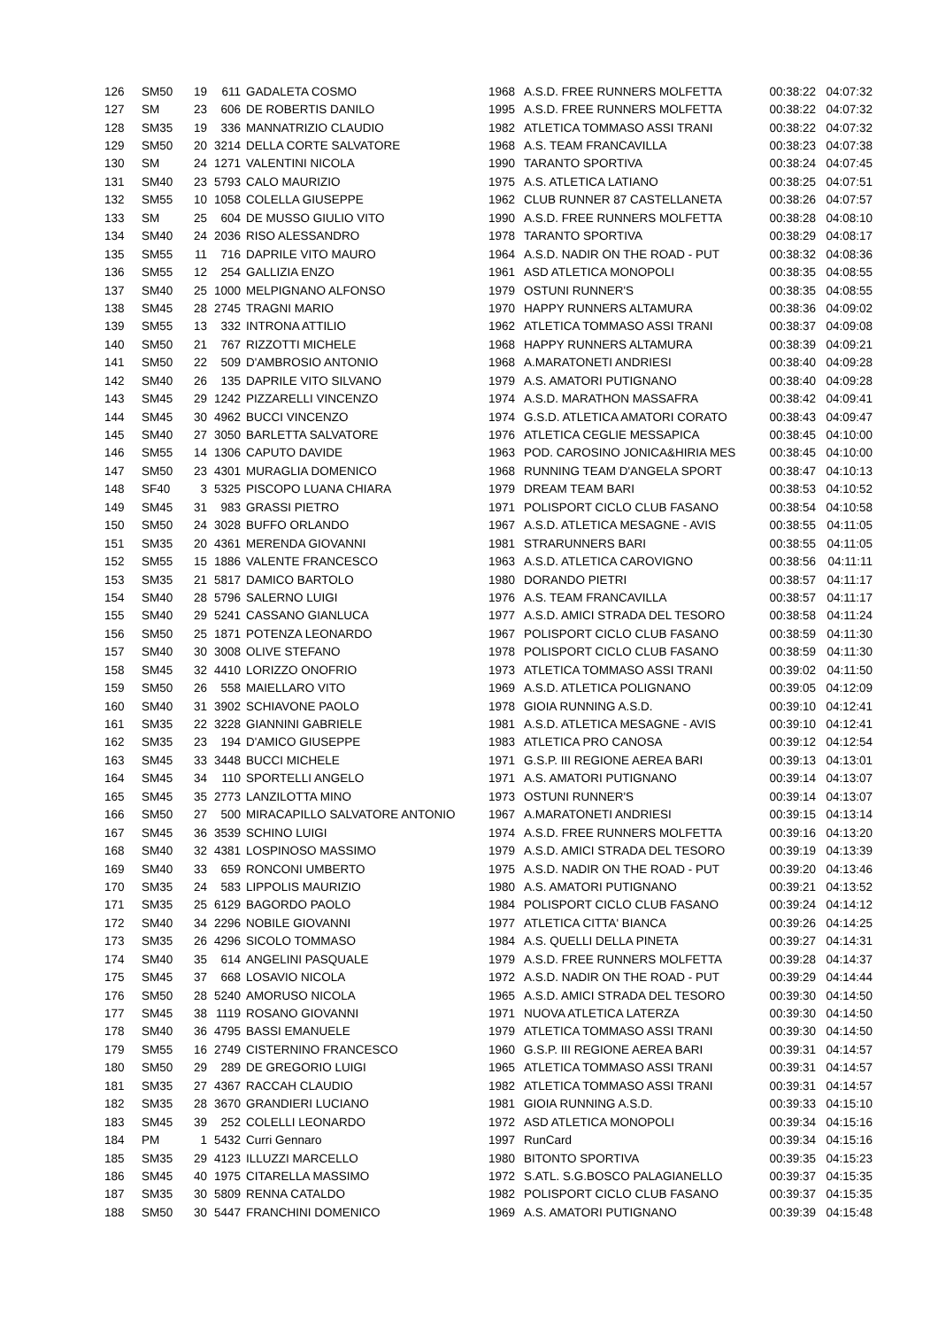| 126 | SM50 | 19 | 611 | GADALETA COSMO | 1968 | A.S.D. FREE RUNNERS MOLFETTA | 00:38:22 | 04:07:32 |
| 127 | SM | 23 | 606 | DE ROBERTIS DANILO | 1995 | A.S.D. FREE RUNNERS MOLFETTA | 00:38:22 | 04:07:32 |
| 128 | SM35 | 19 | 336 | MANNATRIZIO CLAUDIO | 1982 | ATLETICA TOMMASO ASSI TRANI | 00:38:22 | 04:07:32 |
| 129 | SM50 | 20 | 3214 | DELLA CORTE SALVATORE | 1968 | A.S. TEAM FRANCAVILLA | 00:38:23 | 04:07:38 |
| 130 | SM | 24 | 1271 | VALENTINI NICOLA | 1990 | TARANTO SPORTIVA | 00:38:24 | 04:07:45 |
| 131 | SM40 | 23 | 5793 | CALO MAURIZIO | 1975 | A.S. ATLETICA LATIANO | 00:38:25 | 04:07:51 |
| 132 | SM55 | 10 | 1058 | COLELLA GIUSEPPE | 1962 | CLUB RUNNER 87 CASTELLANETA | 00:38:26 | 04:07:57 |
| 133 | SM | 25 | 604 | DE MUSSO GIULIO VITO | 1990 | A.S.D. FREE RUNNERS MOLFETTA | 00:38:28 | 04:08:10 |
| 134 | SM40 | 24 | 2036 | RISO ALESSANDRO | 1978 | TARANTO SPORTIVA | 00:38:29 | 04:08:17 |
| 135 | SM55 | 11 | 716 | DAPRILE VITO MAURO | 1964 | A.S.D. NADIR ON THE ROAD - PUT | 00:38:32 | 04:08:36 |
| 136 | SM55 | 12 | 254 | GALLIZIA ENZO | 1961 | ASD ATLETICA MONOPOLI | 00:38:35 | 04:08:55 |
| 137 | SM40 | 25 | 1000 | MELPIGNANO ALFONSO | 1979 | OSTUNI RUNNER'S | 00:38:35 | 04:08:55 |
| 138 | SM45 | 28 | 2745 | TRAGNI MARIO | 1970 | HAPPY RUNNERS ALTAMURA | 00:38:36 | 04:09:02 |
| 139 | SM55 | 13 | 332 | INTRONA ATTILIO | 1962 | ATLETICA TOMMASO ASSI TRANI | 00:38:37 | 04:09:08 |
| 140 | SM50 | 21 | 767 | RIZZOTTI MICHELE | 1968 | HAPPY RUNNERS ALTAMURA | 00:38:39 | 04:09:21 |
| 141 | SM50 | 22 | 509 | D'AMBROSIO ANTONIO | 1968 | A.MARATONETI ANDRIESI | 00:38:40 | 04:09:28 |
| 142 | SM40 | 26 | 135 | DAPRILE VITO SILVANO | 1979 | A.S. AMATORI PUTIGNANO | 00:38:40 | 04:09:28 |
| 143 | SM45 | 29 | 1242 | PIZZARELLI VINCENZO | 1974 | A.S.D. MARATHON MASSAFRA | 00:38:42 | 04:09:41 |
| 144 | SM45 | 30 | 4962 | BUCCI VINCENZO | 1974 | G.S.D. ATLETICA AMATORI CORATO | 00:38:43 | 04:09:47 |
| 145 | SM40 | 27 | 3050 | BARLETTA SALVATORE | 1976 | ATLETICA CEGLIE MESSAPICA | 00:38:45 | 04:10:00 |
| 146 | SM55 | 14 | 1306 | CAPUTO DAVIDE | 1963 | POD. CAROSINO JONICA&HIRIA MES | 00:38:45 | 04:10:00 |
| 147 | SM50 | 23 | 4301 | MURAGLIA DOMENICO | 1968 | RUNNING TEAM D'ANGELA SPORT | 00:38:47 | 04:10:13 |
| 148 | SF40 | 3 | 5325 | PISCOPO LUANA CHIARA | 1979 | DREAM TEAM BARI | 00:38:53 | 04:10:52 |
| 149 | SM45 | 31 | 983 | GRASSI PIETRO | 1971 | POLISPORT CICLO CLUB FASANO | 00:38:54 | 04:10:58 |
| 150 | SM50 | 24 | 3028 | BUFFO ORLANDO | 1967 | A.S.D. ATLETICA MESAGNE - AVIS | 00:38:55 | 04:11:05 |
| 151 | SM35 | 20 | 4361 | MERENDA GIOVANNI | 1981 | STRARUNNERS BARI | 00:38:55 | 04:11:05 |
| 152 | SM55 | 15 | 1886 | VALENTE FRANCESCO | 1963 | A.S.D. ATLETICA CAROVIGNO | 00:38:56 | 04:11:11 |
| 153 | SM35 | 21 | 5817 | DAMICO BARTOLO | 1980 | DORANDO PIETRI | 00:38:57 | 04:11:17 |
| 154 | SM40 | 28 | 5796 | SALERNO LUIGI | 1976 | A.S. TEAM FRANCAVILLA | 00:38:57 | 04:11:17 |
| 155 | SM40 | 29 | 5241 | CASSANO GIANLUCA | 1977 | A.S.D. AMICI STRADA DEL TESORO | 00:38:58 | 04:11:24 |
| 156 | SM50 | 25 | 1871 | POTENZA LEONARDO | 1967 | POLISPORT CICLO CLUB FASANO | 00:38:59 | 04:11:30 |
| 157 | SM40 | 30 | 3008 | OLIVE STEFANO | 1978 | POLISPORT CICLO CLUB FASANO | 00:38:59 | 04:11:30 |
| 158 | SM45 | 32 | 4410 | LORIZZO ONOFRIO | 1973 | ATLETICA TOMMASO ASSI TRANI | 00:39:02 | 04:11:50 |
| 159 | SM50 | 26 | 558 | MAIELLARO VITO | 1969 | A.S.D. ATLETICA POLIGNANO | 00:39:05 | 04:12:09 |
| 160 | SM40 | 31 | 3902 | SCHIAVONE PAOLO | 1978 | GIOIA RUNNING A.S.D. | 00:39:10 | 04:12:41 |
| 161 | SM35 | 22 | 3228 | GIANNINI GABRIELE | 1981 | A.S.D. ATLETICA MESAGNE - AVIS | 00:39:10 | 04:12:41 |
| 162 | SM35 | 23 | 194 | D'AMICO GIUSEPPE | 1983 | ATLETICA PRO CANOSA | 00:39:12 | 04:12:54 |
| 163 | SM45 | 33 | 3448 | BUCCI MICHELE | 1971 | G.S.P. III REGIONE AEREA BARI | 00:39:13 | 04:13:01 |
| 164 | SM45 | 34 | 110 | SPORTELLI ANGELO | 1971 | A.S. AMATORI PUTIGNANO | 00:39:14 | 04:13:07 |
| 165 | SM45 | 35 | 2773 | LANZILOTTA MINO | 1973 | OSTUNI RUNNER'S | 00:39:14 | 04:13:07 |
| 166 | SM50 | 27 | 500 | MIRACAPILLO SALVATORE ANTONIO | 1967 | A.MARATONETI ANDRIESI | 00:39:15 | 04:13:14 |
| 167 | SM45 | 36 | 3539 | SCHINO LUIGI | 1974 | A.S.D. FREE RUNNERS MOLFETTA | 00:39:16 | 04:13:20 |
| 168 | SM40 | 32 | 4381 | LOSPINOSO MASSIMO | 1979 | A.S.D. AMICI STRADA DEL TESORO | 00:39:19 | 04:13:39 |
| 169 | SM40 | 33 | 659 | RONCONI UMBERTO | 1975 | A.S.D. NADIR ON THE ROAD - PUT | 00:39:20 | 04:13:46 |
| 170 | SM35 | 24 | 583 | LIPPOLIS MAURIZIO | 1980 | A.S. AMATORI PUTIGNANO | 00:39:21 | 04:13:52 |
| 171 | SM35 | 25 | 6129 | BAGORDO PAOLO | 1984 | POLISPORT CICLO CLUB FASANO | 00:39:24 | 04:14:12 |
| 172 | SM40 | 34 | 2296 | NOBILE GIOVANNI | 1977 | ATLETICA CITTA' BIANCA | 00:39:26 | 04:14:25 |
| 173 | SM35 | 26 | 4296 | SICOLO TOMMASO | 1984 | A.S. QUELLI DELLA PINETA | 00:39:27 | 04:14:31 |
| 174 | SM40 | 35 | 614 | ANGELINI PASQUALE | 1979 | A.S.D. FREE RUNNERS MOLFETTA | 00:39:28 | 04:14:37 |
| 175 | SM45 | 37 | 668 | LOSAVIO NICOLA | 1972 | A.S.D. NADIR ON THE ROAD - PUT | 00:39:29 | 04:14:44 |
| 176 | SM50 | 28 | 5240 | AMORUSO NICOLA | 1965 | A.S.D. AMICI STRADA DEL TESORO | 00:39:30 | 04:14:50 |
| 177 | SM45 | 38 | 1119 | ROSANO GIOVANNI | 1971 | NUOVA ATLETICA LATERZA | 00:39:30 | 04:14:50 |
| 178 | SM40 | 36 | 4795 | BASSI EMANUELE | 1979 | ATLETICA TOMMASO ASSI TRANI | 00:39:30 | 04:14:50 |
| 179 | SM55 | 16 | 2749 | CISTERNINO FRANCESCO | 1960 | G.S.P. III REGIONE AEREA BARI | 00:39:31 | 04:14:57 |
| 180 | SM50 | 29 | 289 | DE GREGORIO LUIGI | 1965 | ATLETICA TOMMASO ASSI TRANI | 00:39:31 | 04:14:57 |
| 181 | SM35 | 27 | 4367 | RACCAH CLAUDIO | 1982 | ATLETICA TOMMASO ASSI TRANI | 00:39:31 | 04:14:57 |
| 182 | SM35 | 28 | 3670 | GRANDIERI LUCIANO | 1981 | GIOIA RUNNING A.S.D. | 00:39:33 | 04:15:10 |
| 183 | SM45 | 39 | 252 | COLELLI LEONARDO | 1972 | ASD ATLETICA MONOPOLI | 00:39:34 | 04:15:16 |
| 184 | PM | 1 | 5432 | Curri Gennaro | 1997 | RunCard | 00:39:34 | 04:15:16 |
| 185 | SM35 | 29 | 4123 | ILLUZZI MARCELLO | 1980 | BITONTO SPORTIVA | 00:39:35 | 04:15:23 |
| 186 | SM45 | 40 | 1975 | CITARELLA MASSIMO | 1972 | S.ATL. S.G.BOSCO PALAGIANELLO | 00:39:37 | 04:15:35 |
| 187 | SM35 | 30 | 5809 | RENNA CATALDO | 1982 | POLISPORT CICLO CLUB FASANO | 00:39:37 | 04:15:35 |
| 188 | SM50 | 30 | 5447 | FRANCHINI DOMENICO | 1969 | A.S. AMATORI PUTIGNANO | 00:39:39 | 04:15:48 |